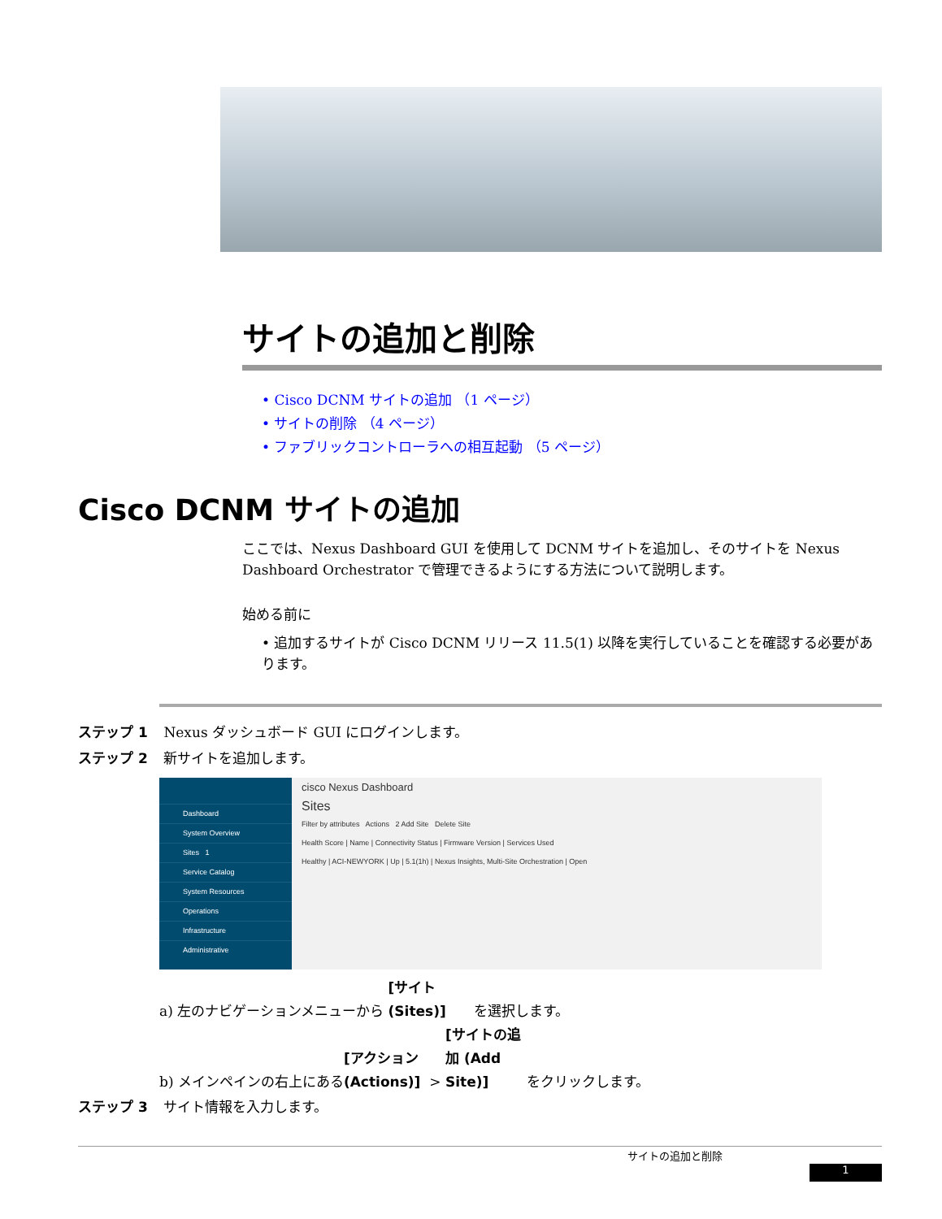サイトの追加と削除
• Cisco DCNM サイトの追加 （1 ページ）
• サイトの削除 （4 ページ）
• ファブリックコントローラへの相互起動 （5 ページ）
Cisco DCNM サイトの追加
ここでは、Nexus Dashboard GUI を使用して DCNM サイトを追加し、そのサイトを Nexus Dashboard Orchestrator で管理できるようにする方法について説明します。
始める前に
• 追加するサイトが Cisco DCNM リリース 11.5(1) 以降を実行していることを確認する必要があります。
ステップ 1 Nexus ダッシュボード GUI にログインします。
ステップ 2 新サイトを追加します。
Dashboard
System Overview
Sites 1
Service Catalog
System Resources
Operations
Infrastructure
Administrative
cisco Nexus Dashboard
Sites
Filter by attributes Actions 2 Add Site Delete Site
Health Score | Name | Connectivity Status | Firmware Version | Services Used
Healthy | ACI-NEWYORK | Up | 5.1(1h) | Nexus Insights, Multi-Site Orchestration | Open
a) 左のナビゲーションメニューから [サイト (Sites)] を選択します。
b) メインペインの右上にある [アクション (Actions)] > [サイトの追加 (Add Site)] をクリックします。
ステップ 3 サイト情報を入力します。
サイトの追加と削除
1